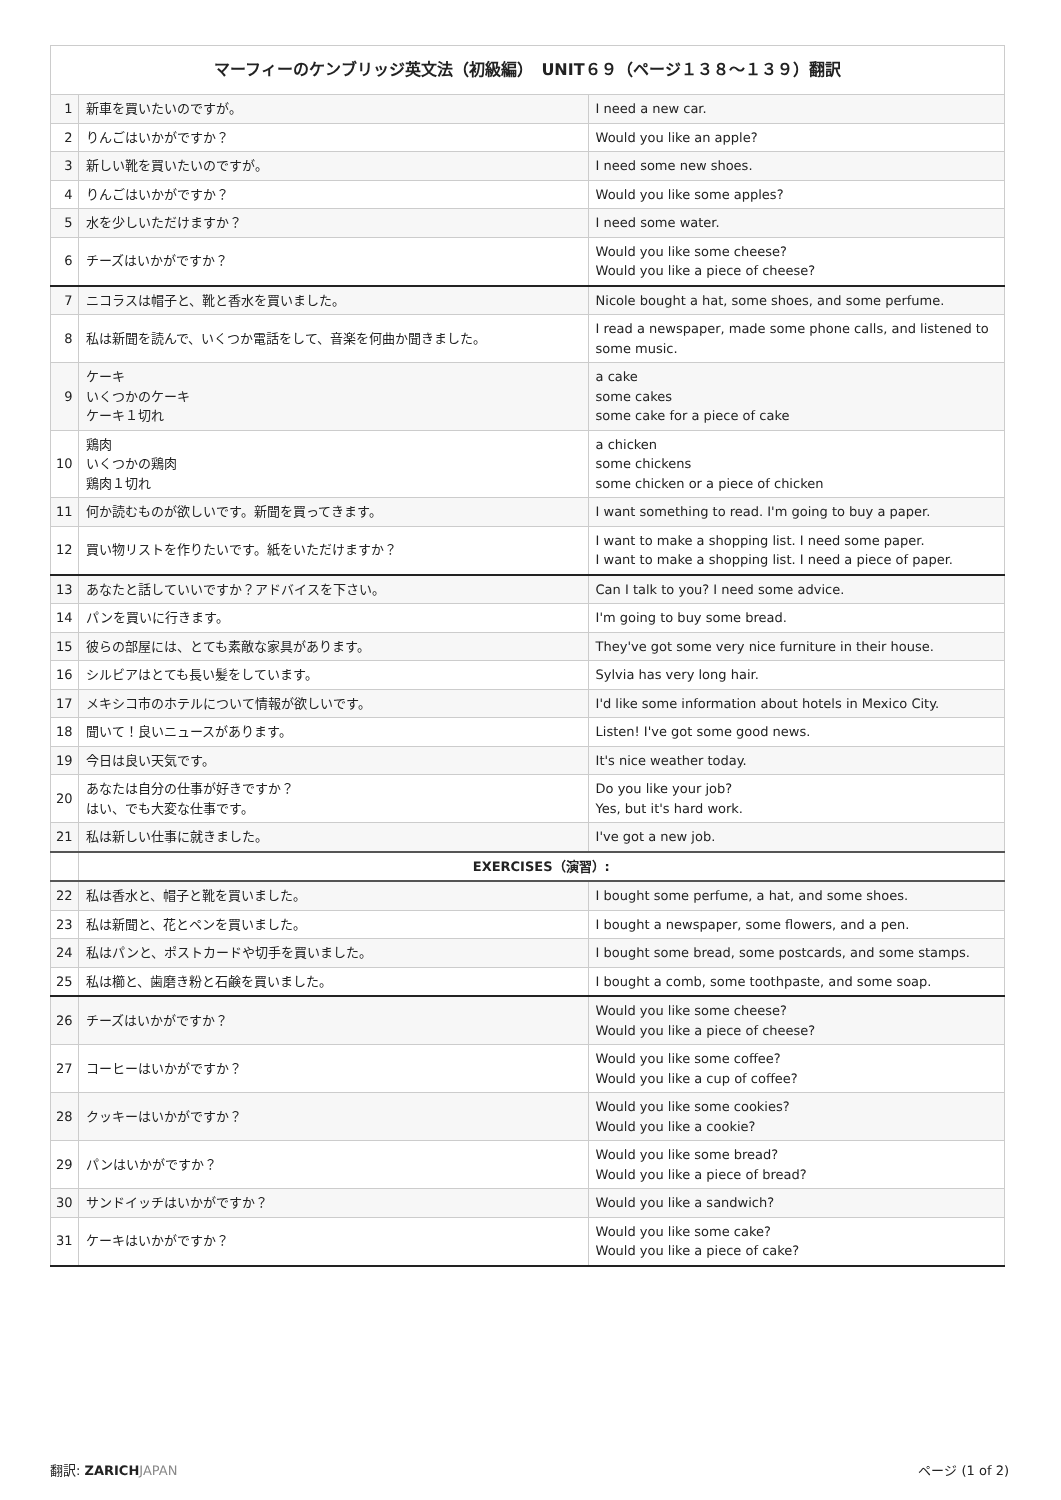| マーフィーのケンブリッジ英文法（初級編） UNIT６９（ページ１３８〜１３９）翻訳 | | |
| --- | --- | --- |
| 1 | 新車を買いたいのですが。 | I need a new car. |
| 2 | りんごはいかがですか？ | Would you like an apple? |
| 3 | 新しい靴を買いたいのですが。 | I need some new shoes. |
| 4 | りんごはいかがですか？ | Would you like some apples? |
| 5 | 水を少しいただけますか？ | I need some water. |
| 6 | チーズはいかがですか？ | Would you like some cheese? Would you like a piece of cheese? |
| 7 | ニコラスは帽子と、靴と香水を買いました。 | Nicole bought a hat, some shoes, and some perfume. |
| 8 | 私は新聞を読んで、いくつか電話をして、音楽を何曲か聞きました。 | I read a newspaper, made some phone calls, and listened to some music. |
| 9 | ケーキ いくつかのケーキ ケーキ１切れ | a cake some cakes some cake for a piece of cake |
| 10 | 鶏肉 いくつかの鶏肉 鶏肉１切れ | a chicken some chickens some chicken or a piece of chicken |
| 11 | 何か読むものが欲しいです。新聞を買ってきます。 | I want something to read. I'm going to buy a paper. |
| 12 | 買い物リストを作りたいです。紙をいただけますか？ | I want to make a shopping list. I need some paper. I want to make a shopping list. I need a piece of paper. |
| 13 | あなたと話していいですか？アドバイスを下さい。 | Can I talk to you? I need some advice. |
| 14 | パンを買いに行きます。 | I'm going to buy some bread. |
| 15 | 彼らの部屋には、とても素敵な家具があります。 | They've got some very nice furniture in their house. |
| 16 | シルビアはとても長い髪をしています。 | Sylvia has very long hair. |
| 17 | メキシコ市のホテルについて情報が欲しいです。 | I'd like some information about hotels in Mexico City. |
| 18 | 聞いて！良いニュースがあります。 | Listen! I've got some good news. |
| 19 | 今日は良い天気です。 | It's nice weather today. |
| 20 | あなたは自分の仕事が好きですか？ はい、でも大変な仕事です。 | Do you like your job? Yes, but it's hard work. |
| 21 | 私は新しい仕事に就きました。 | I've got a new job. |
| | EXERCISES（演習）: | |
| 22 | 私は香水と、帽子と靴を買いました。 | I bought some perfume, a hat, and some shoes. |
| 23 | 私は新聞と、花とペンを買いました。 | I bought a newspaper, some flowers, and a pen. |
| 24 | 私はパンと、ポストカードや切手を買いました。 | I bought some bread, some postcards, and some stamps. |
| 25 | 私は櫛と、歯磨き粉と石鹸を買いました。 | I bought a comb, some toothpaste, and some soap. |
| 26 | チーズはいかがですか？ | Would you like some cheese? Would you like a piece of cheese? |
| 27 | コーヒーはいかがですか？ | Would you like some coffee? Would you like a cup of coffee? |
| 28 | クッキーはいかがですか？ | Would you like some cookies? Would you like a cookie? |
| 29 | パンはいかがですか？ | Would you like some bread? Would you like a piece of bread? |
| 30 | サンドイッチはいかがですか？ | Would you like a sandwich? |
| 31 | ケーキはいかがですか？ | Would you like some cake? Would you like a piece of cake? |
翻訳: ZARICH JAPAN ページ (1 of 2)